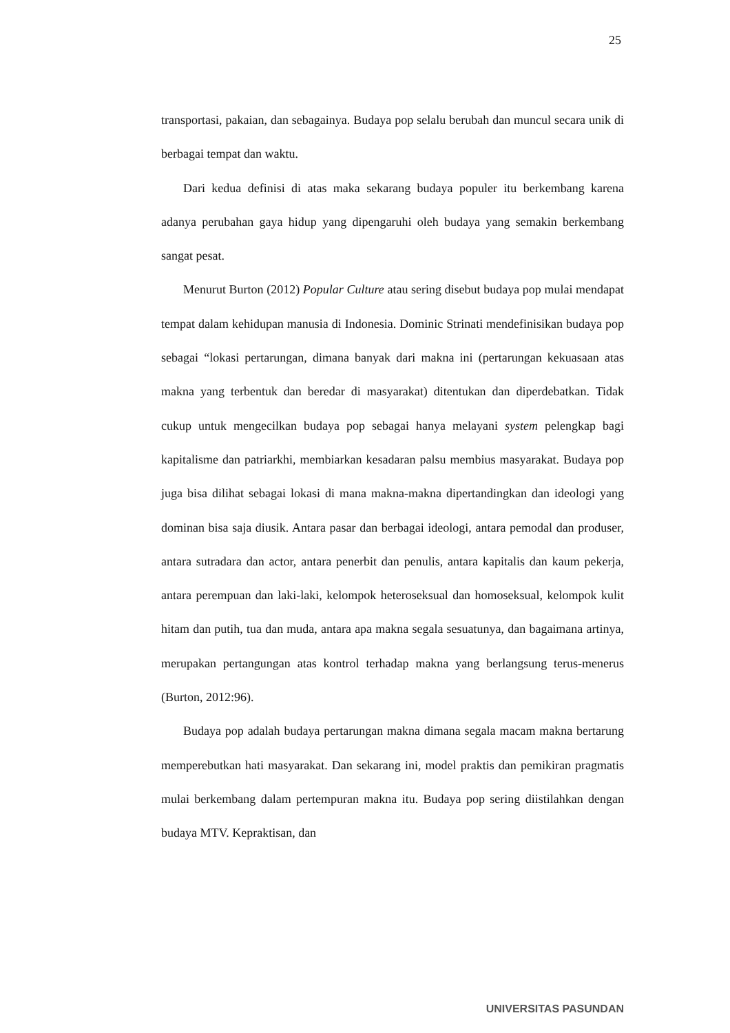25
transportasi, pakaian, dan sebagainya. Budaya pop selalu berubah dan muncul secara unik di berbagai tempat dan waktu.
Dari kedua definisi di atas maka sekarang budaya populer itu berkembang karena adanya perubahan gaya hidup yang dipengaruhi oleh budaya yang semakin berkembang sangat pesat.
Menurut Burton (2012) Popular Culture atau sering disebut budaya pop mulai mendapat tempat dalam kehidupan manusia di Indonesia. Dominic Strinati mendefinisikan budaya pop sebagai “lokasi pertarungan, dimana banyak dari makna ini (pertarungan kekuasaan atas makna yang terbentuk dan beredar di masyarakat) ditentukan dan diperdebatkan. Tidak cukup untuk mengecilkan budaya pop sebagai hanya melayani system pelengkap bagi kapitalisme dan patriarkhi, membiarkan kesadaran palsu membius masyarakat. Budaya pop juga bisa dilihat sebagai lokasi di mana makna-makna dipertandingkan dan ideologi yang dominan bisa saja diusik. Antara pasar dan berbagai ideologi, antara pemodal dan produser, antara sutradara dan actor, antara penerbit dan penulis, antara kapitalis dan kaum pekerja, antara perempuan dan laki-laki, kelompok heteroseksual dan homoseksual, kelompok kulit hitam dan putih, tua dan muda, antara apa makna segala sesuatunya, dan bagaimana artinya, merupakan pertangungan atas kontrol terhadap makna yang berlangsung terus-menerus (Burton, 2012:96).
Budaya pop adalah budaya pertarungan makna dimana segala macam makna bertarung memperebutkan hati masyarakat. Dan sekarang ini, model praktis dan pemikiran pragmatis mulai berkembang dalam pertempuran makna itu. Budaya pop sering diistilahkan dengan budaya MTV. Kepraktisan, dan
UNIVERSITAS PASUNDAN